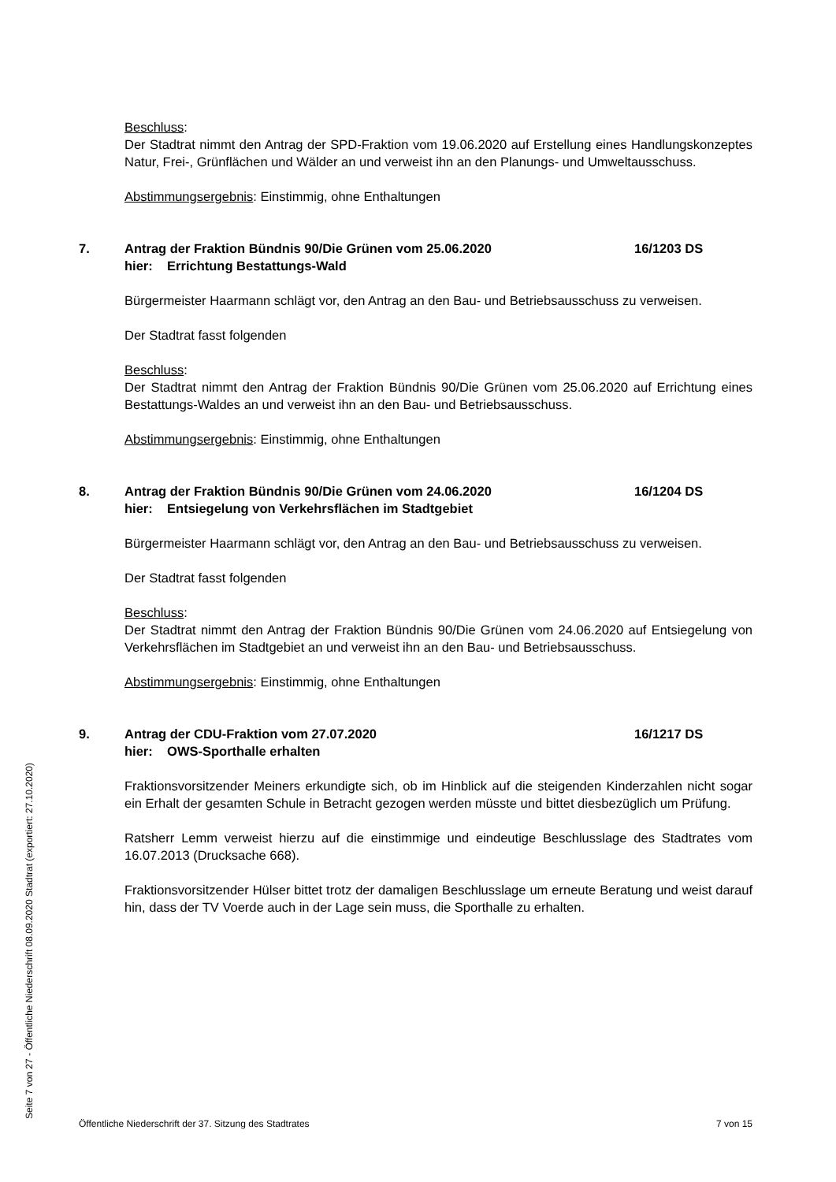Beschluss:
Der Stadtrat nimmt den Antrag der SPD-Fraktion vom 19.06.2020 auf Erstellung eines Handlungskonzeptes Natur, Frei-, Grünflächen und Wälder an und verweist ihn an den Planungs- und Umweltausschuss.
Abstimmungsergebnis: Einstimmig, ohne Enthaltungen
7. Antrag der Fraktion Bündnis 90/Die Grünen vom 25.06.2020
hier: Errichtung Bestattungs-Wald
16/1203 DS
Bürgermeister Haarmann schlägt vor, den Antrag an den Bau- und Betriebsausschuss zu verweisen.
Der Stadtrat fasst folgenden
Beschluss:
Der Stadtrat nimmt den Antrag der Fraktion Bündnis 90/Die Grünen vom 25.06.2020 auf Errichtung eines Bestattungs-Waldes an und verweist ihn an den Bau- und Betriebsausschuss.
Abstimmungsergebnis: Einstimmig, ohne Enthaltungen
8. Antrag der Fraktion Bündnis 90/Die Grünen vom 24.06.2020
hier: Entsiegelung von Verkehrsflächen im Stadtgebiet
16/1204 DS
Bürgermeister Haarmann schlägt vor, den Antrag an den Bau- und Betriebsausschuss zu verweisen.
Der Stadtrat fasst folgenden
Beschluss:
Der Stadtrat nimmt den Antrag der Fraktion Bündnis 90/Die Grünen vom 24.06.2020 auf Entsiegelung von Verkehrsflächen im Stadtgebiet an und verweist ihn an den Bau- und Betriebsausschuss.
Abstimmungsergebnis: Einstimmig, ohne Enthaltungen
9. Antrag der CDU-Fraktion vom 27.07.2020
hier: OWS-Sporthalle erhalten
16/1217 DS
Fraktionsvorsitzender Meiners erkundigte sich, ob im Hinblick auf die steigenden Kinderzahlen nicht sogar ein Erhalt der gesamten Schule in Betracht gezogen werden müsste und bittet diesbezüglich um Prüfung.
Ratsherr Lemm verweist hierzu auf die einstimmige und eindeutige Beschlusslage des Stadtrates vom 16.07.2013 (Drucksache 668).
Fraktionsvorsitzender Hülser bittet trotz der damaligen Beschlusslage um erneute Beratung und weist darauf hin, dass der TV Voerde auch in der Lage sein muss, die Sporthalle zu erhalten.
Öffentliche Niederschrift der 37. Sitzung des Stadtrates 7 von 15
Seite 7 von 27 - Öffentliche Niederschrift 08.09.2020 Stadtrat (exportiert: 27.10.2020)